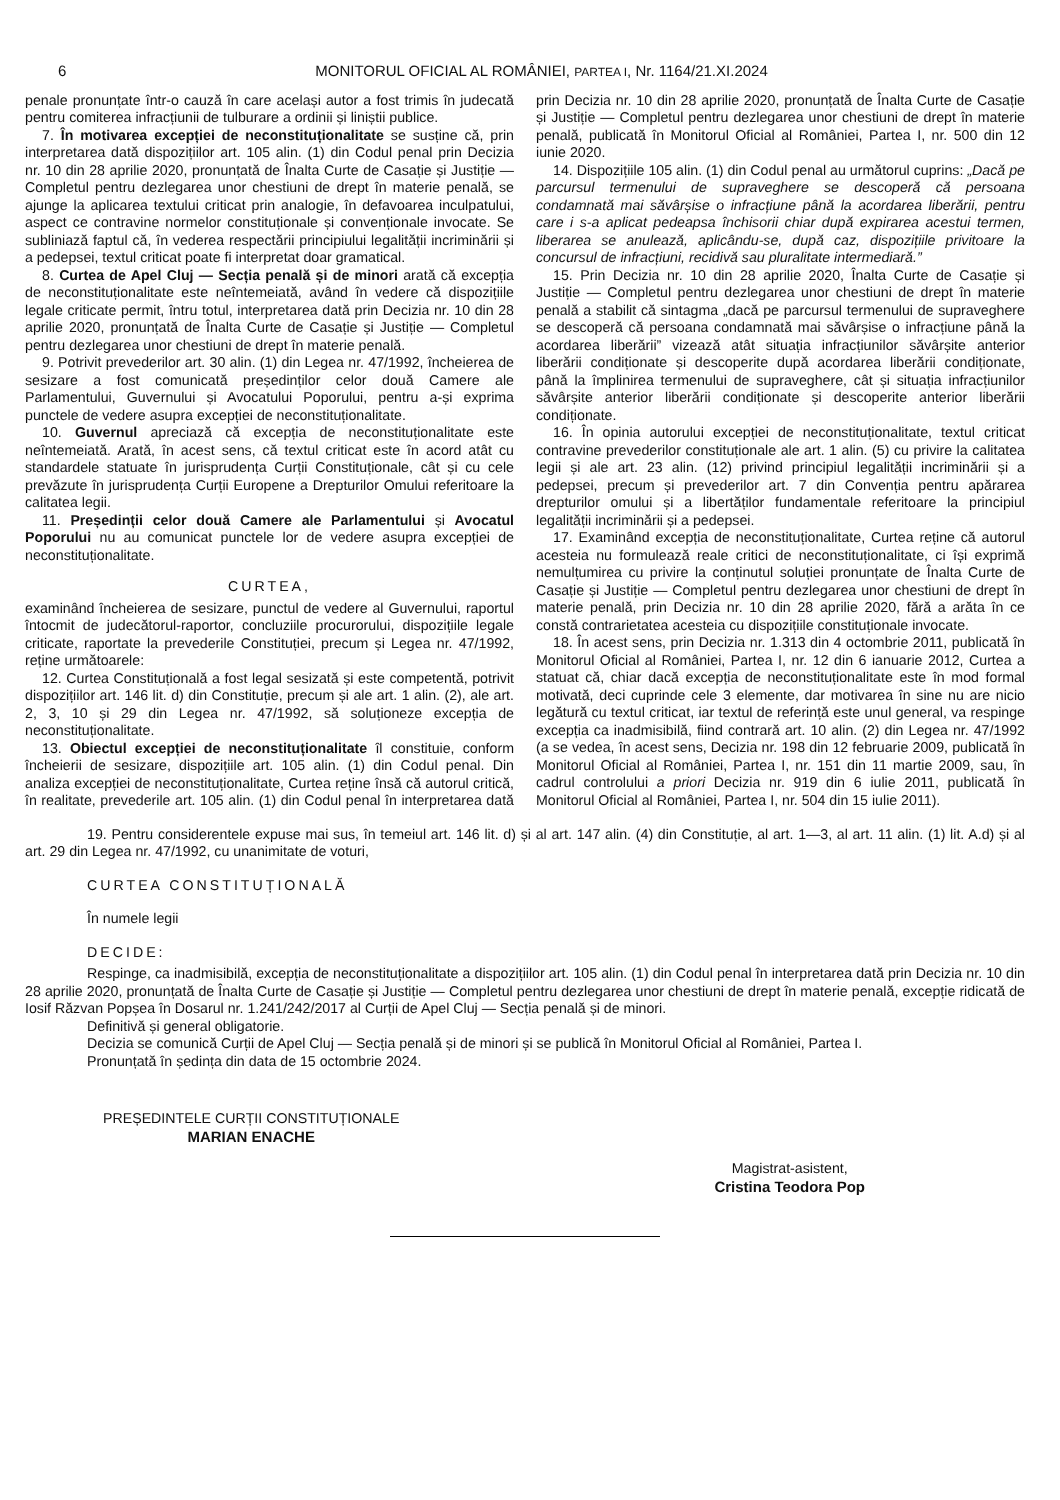6 MONITORUL OFICIAL AL ROMÂNIEI, PARTEA I, Nr. 1164/21.XI.2024
penale pronunțate într-o cauză în care același autor a fost trimis în judecată pentru comiterea infracțiunii de tulburare a ordinii și liniștii publice.
7. În motivarea excepției de neconstituționalitate se susține că, prin interpretarea dată dispozițiilor art. 105 alin. (1) din Codul penal prin Decizia nr. 10 din 28 aprilie 2020, pronunțată de Înalta Curte de Casație și Justiție — Completul pentru dezlegarea unor chestiuni de drept în materie penală, se ajunge la aplicarea textului criticat prin analogie, în defavoarea inculpatului, aspect ce contravine normelor constituționale și convenționale invocate. Se subliniază faptul că, în vederea respectării principiului legalității incriminării și a pedepsei, textul criticat poate fi interpretat doar gramatical.
8. Curtea de Apel Cluj — Secția penală și de minori arată că excepția de neconstituționalitate este neîntemeiată, având în vedere că dispozițiile legale criticate permit, întru totul, interpretarea dată prin Decizia nr. 10 din 28 aprilie 2020, pronunțată de Înalta Curte de Casație și Justiție — Completul pentru dezlegarea unor chestiuni de drept în materie penală.
9. Potrivit prevederilor art. 30 alin. (1) din Legea nr. 47/1992, încheierea de sesizare a fost comunicată președinților celor două Camere ale Parlamentului, Guvernului și Avocatului Poporului, pentru a-și exprima punctele de vedere asupra excepției de neconstituționalitate.
10. Guvernul apreciază că excepția de neconstituționalitate este neîntemeiată. Arată, în acest sens, că textul criticat este în acord atât cu standardele statuate în jurisprudența Curții Constituționale, cât și cu cele prevăzute în jurisprudența Curții Europene a Drepturilor Omului referitoare la calitatea legii.
11. Președinții celor două Camere ale Parlamentului și Avocatul Poporului nu au comunicat punctele lor de vedere asupra excepției de neconstituționalitate.
CURTEA,
examinând încheierea de sesizare, punctul de vedere al Guvernului, raportul întocmit de judecătorul-raportor, concluziile procurorului, dispozițiile legale criticate, raportate la prevederile Constituției, precum și Legea nr. 47/1992, reține următoarele:
12. Curtea Constituțională a fost legal sesizată și este competentă, potrivit dispozițiilor art. 146 lit. d) din Constituție, precum și ale art. 1 alin. (2), ale art. 2, 3, 10 și 29 din Legea nr. 47/1992, să soluționeze excepția de neconstituționalitate.
13. Obiectul excepției de neconstituționalitate îl constituie, conform încheierii de sesizare, dispozițiile art. 105 alin. (1) din Codul penal. Din analiza excepției de neconstituționalitate, Curtea reține însă că autorul critică, în realitate, prevederile art. 105 alin. (1) din Codul penal în interpretarea dată prin Decizia nr. 10 din 28 aprilie 2020, pronunțată de Înalta Curte de Casație și Justiție — Completul pentru dezlegarea unor chestiuni de drept în materie penală, publicată în Monitorul Oficial al României, Partea I, nr. 500 din 12 iunie 2020.
14. Dispozițiile 105 alin. (1) din Codul penal au următorul cuprins: „Dacă pe parcursul termenului de supraveghere se descoperă că persoana condamnată mai săvârșise o infracțiune până la acordarea liberării, pentru care i s-a aplicat pedeapsa închisorii chiar după expirarea acestui termen, liberarea se anulează, aplicându-se, după caz, dispozițiile privitoare la concursul de infracțiuni, recidivă sau pluralitate intermediară.”
15. Prin Decizia nr. 10 din 28 aprilie 2020, Înalta Curte de Casație și Justiție — Completul pentru dezlegarea unor chestiuni de drept în materie penală a stabilit că sintagma „dacă pe parcursul termenului de supraveghere se descoperă că persoana condamnată mai săvârșise o infracțiune până la acordarea liberării” vizează atât situația infracțiunilor săvârșite anterior liberării condiționate și descoperite după acordarea liberării condiționate, până la împlinirea termenului de supraveghere, cât și situația infracțiunilor săvârșite anterior liberării condiționate și descoperite anterior liberării condiționate.
16. În opinia autorului excepției de neconstituționalitate, textul criticat contravine prevederilor constituționale ale art. 1 alin. (5) cu privire la calitatea legii și ale art. 23 alin. (12) privind principiul legalității incriminării și a pedepsei, precum și prevederilor art. 7 din Convenția pentru apărarea drepturilor omului și a libertăților fundamentale referitoare la principiul legalității incriminării și a pedepsei.
17. Examinând excepția de neconstituționalitate, Curtea reține că autorul acesteia nu formulează reale critici de neconstituționalitate, ci își exprimă nemulțumirea cu privire la conținutul soluției pronunțate de Înalta Curte de Casație și Justiție — Completul pentru dezlegarea unor chestiuni de drept în materie penală, prin Decizia nr. 10 din 28 aprilie 2020, fără a arăta în ce constă contrarietatea acesteia cu dispozițiile constituționale invocate.
18. În acest sens, prin Decizia nr. 1.313 din 4 octombrie 2011, publicată în Monitorul Oficial al României, Partea I, nr. 12 din 6 ianuarie 2012, Curtea a statuat că, chiar dacă excepția de neconstituționalitate este în mod formal motivată, deci cuprinde cele 3 elemente, dar motivarea în sine nu are nicio legătură cu textul criticat, iar textul de referință este unul general, va respinge excepția ca inadmisibilă, fiind contrară art. 10 alin. (2) din Legea nr. 47/1992 (a se vedea, în acest sens, Decizia nr. 198 din 12 februarie 2009, publicată în Monitorul Oficial al României, Partea I, nr. 151 din 11 martie 2009, sau, în cadrul controlului a priori Decizia nr. 919 din 6 iulie 2011, publicată în Monitorul Oficial al României, Partea I, nr. 504 din 15 iulie 2011).
19. Pentru considerentele expuse mai sus, în temeiul art. 146 lit. d) și al art. 147 alin. (4) din Constituție, al art. 1—3, al art. 11 alin. (1) lit. A.d) și al art. 29 din Legea nr. 47/1992, cu unanimitate de voturi,
CURTEA CONSTITUȚIONALĂ
În numele legii
DECIDE:
Respinge, ca inadmisibilă, excepția de neconstituționalitate a dispozițiilor art. 105 alin. (1) din Codul penal în interpretarea dată prin Decizia nr. 10 din 28 aprilie 2020, pronunțată de Înalta Curte de Casație și Justiție — Completul pentru dezlegarea unor chestiuni de drept în materie penală, excepție ridicată de Iosif Răzvan Popșea în Dosarul nr. 1.241/242/2017 al Curții de Apel Cluj — Secția penală și de minori.
Definitivă și general obligatorie.
Decizia se comunică Curții de Apel Cluj — Secția penală și de minori și se publică în Monitorul Oficial al României, Partea I.
Pronunțată în ședința din data de 15 octombrie 2024.
PREȘEDINTELE CURȚII CONSTITUȚIONALE
MARIAN ENACHE
Magistrat-asistent,
Cristina Teodora Pop